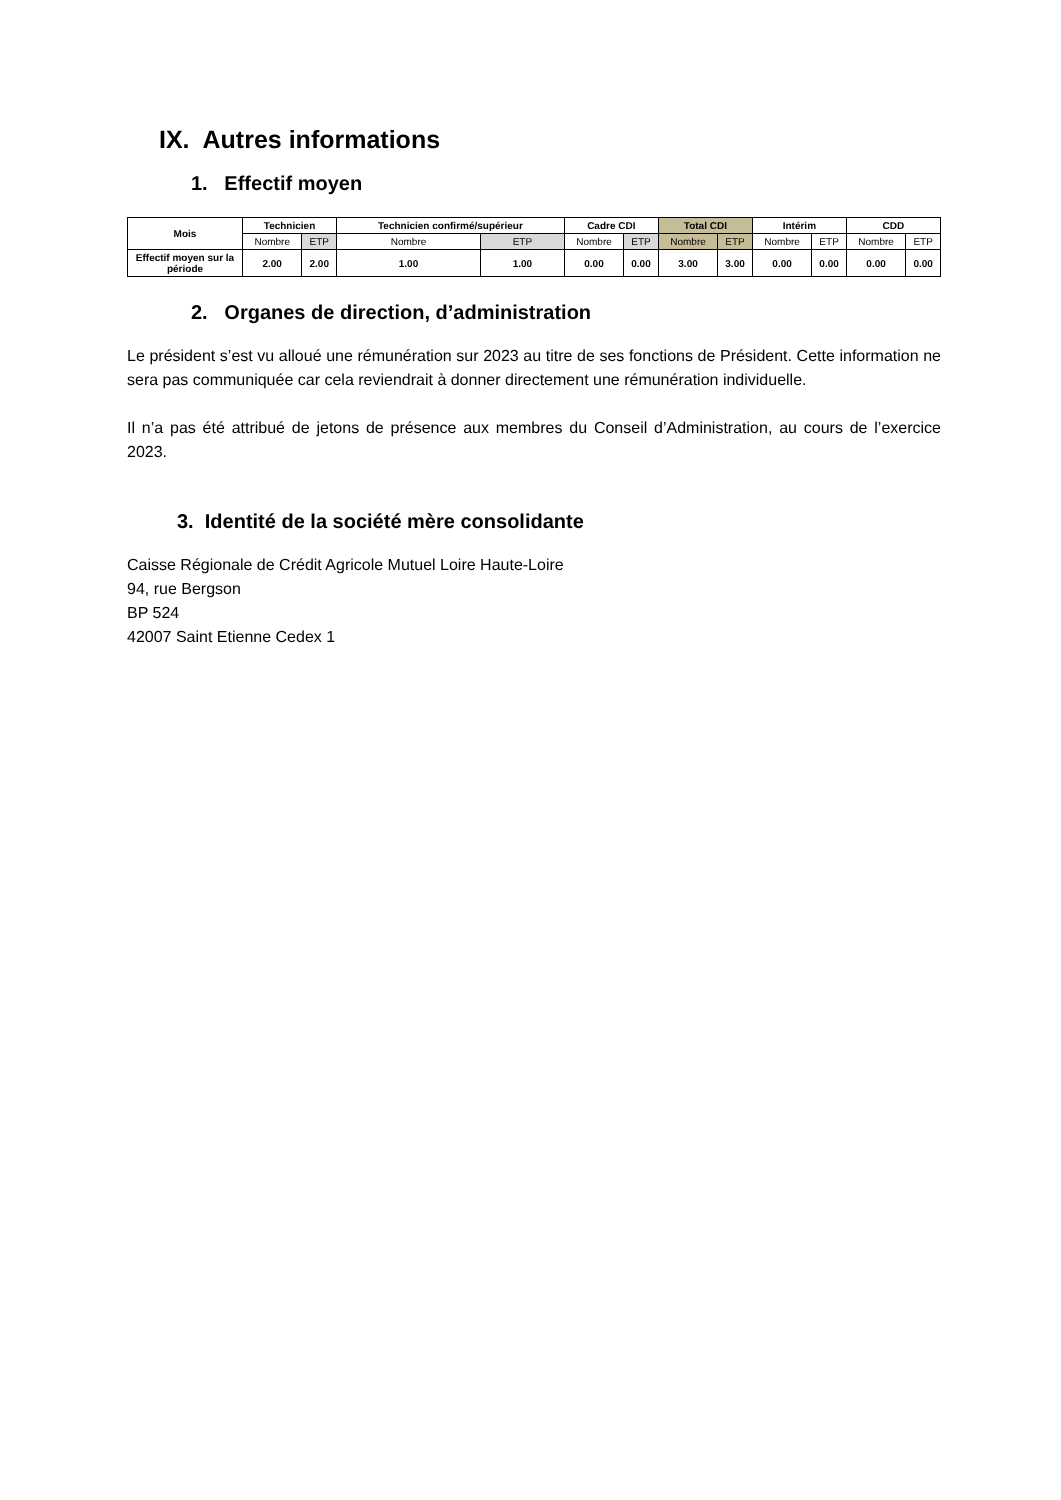IX. Autres informations
1. Effectif moyen
| Mois | Technicien | | Technicien confirmé/supérieur | | Cadre CDI | | Total CDI | | Intérim | | CDD | |
| --- | --- | --- | --- | --- | --- | --- | --- | --- | --- | --- | --- | --- |
| | Nombre | ETP | Nombre | ETP | Nombre | ETP | Nombre | ETP | Nombre | ETP | Nombre | ETP |
| Effectif moyen sur la période | 2.00 | 2.00 | 1.00 | 1.00 | 0.00 | 0.00 | 3.00 | 3.00 | 0.00 | 0.00 | 0.00 | 0.00 |
2. Organes de direction, d’administration
Le président s’est vu alloué une rémunération sur 2023 au titre de ses fonctions de Président. Cette information ne sera pas communiquée car cela reviendrait à donner directement une rémunération individuelle.
Il n’a pas été attribué de jetons de présence aux membres du Conseil d’Administration, au cours de l’exercice 2023.
3. Identité de la société mère consolidante
Caisse Régionale de Crédit Agricole Mutuel Loire Haute-Loire
94, rue Bergson
BP 524
42007 Saint Etienne Cedex 1